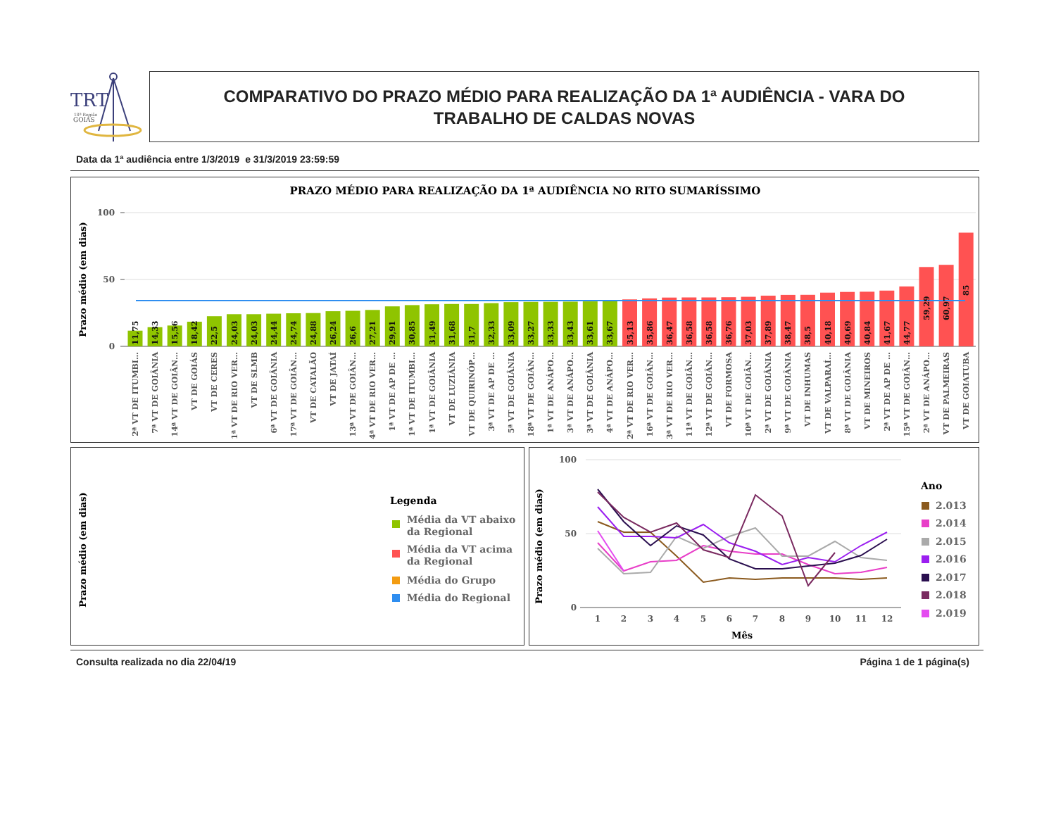TRT
18ª Região
GOIÁS
COMPARATIVO DO PRAZO MÉDIO PARA REALIZAÇÃO DA 1ª AUDIÊNCIA - VARA DO TRABALHO DE CALDAS NOVAS
Data da 1ª audiência entre 1/3/2019 e 31/3/2019 23:59:59
PRAZO MÉDIO PARA REALIZAÇÃO DA 1ª AUDIÊNCIA NO RITO SUMARÍSSIMO
Prazo médio (em dias)
100
50
0
11,75
14,33
15,56
18,42
22,5
24,03
24,03
24,44
24,74
24,88
26,24
26,6
27,21
29,91
30,85
31,49
31,68
31,7
32,33
33,09
33,27
33,33
33,43
33,61
33,67
35,13
35,86
36,47
36,58
36,58
36,76
37,03
37,89
38,47
38,5
40,18
40,69
40,84
41,67
44,77
59,29
60,97
85
2ª VT DE ITUMBI…
7ª VT DE GOIÂNIA
14ª VT DE GOIÂN…
VT DE GOIÁS
VT DE CERES
1ª VT DE RIO VER…
VT DE SLMB
6ª VT DE GOIÂNIA
17ª VT DE GOIÂN…
VT DE CATALÃO
VT DE JATAÍ
13ª VT DE GOIÂN…
4ª VT DE RIO VER…
1ª VT DE AP DE …
1ª VT DE ITUMBI…
1ª VT DE GOIÂNIA
VT DE LUZIÂNIA
VT DE QUIRINÓP…
3ª VT DE AP DE …
5ª VT DE GOIÂNIA
18ª VT DE GOIÂN…
1ª VT DE ANÁPO…
3ª VT DE ANÁPO…
3ª VT DE GOIÂNIA
4ª VT DE ANÁPO…
2ª VT DE RIO VER…
16ª VT DE GOIÂN…
3ª VT DE RIO VER…
11ª VT DE GOIÂN…
12ª VT DE GOIÂN…
VT DE FORMOSA
10ª VT DE GOIÂN…
2ª VT DE GOIÂNIA
9ª VT DE GOIÂNIA
VT DE INHUMAS
VT DE VALPARAÍ…
8ª VT DE GOIÂNIA
VT DE MINEIROS
2ª VT DE AP DE …
15ª VT DE GOIÂN…
2ª VT DE ANÁPO…
VT DE PALMEIRAS
VT DE GOIATUBA
Prazo médio (em dias)
Legenda
Média da VT abaixo
da Regional
Média da VT acima
da Regional
Média do Grupo
Média do Regional
Prazo médio (em dias)
100
50
0
1
2
3
4
5
6
7
8
9
10
11
12
Mês
Ano
2.013
2.014
2.015
2.016
2.017
2.018
2.019
Consulta realizada no dia 22/04/19 Página 1 de 1 página(s)